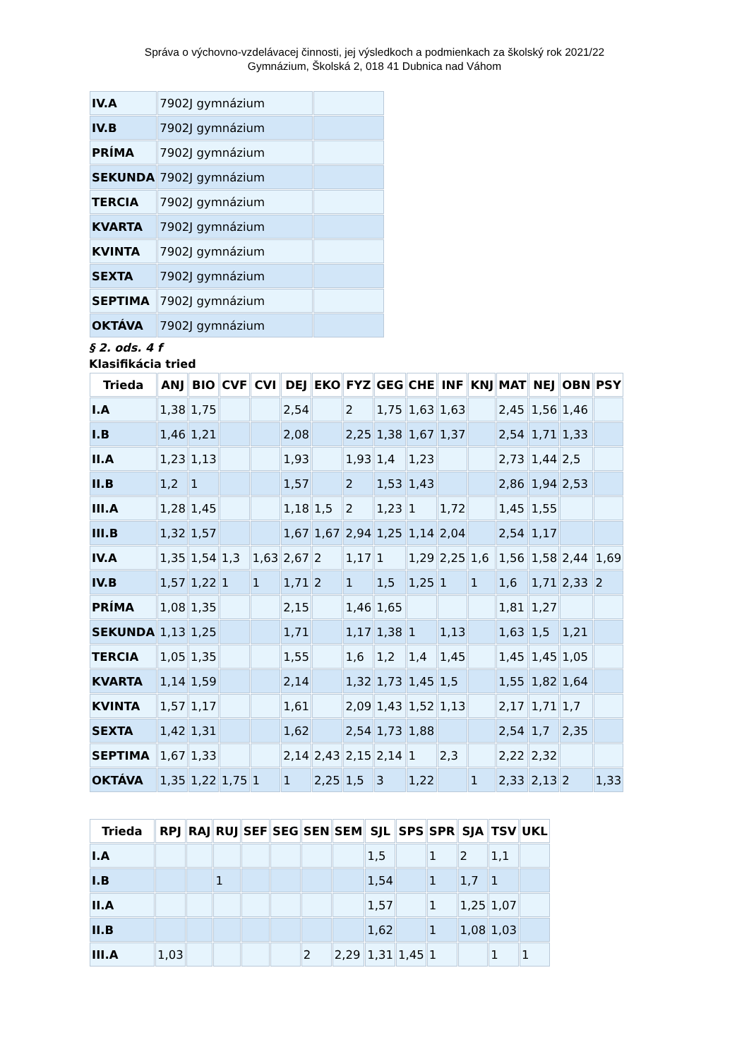Správa o výchovno-vzdelávacej činnosti, jej výsledkoch a podmienkach za školský rok 2021/22
Gymnázium, Školská 2, 018 41 Dubnica nad Váhom
| IV.A | 7902J gymnázium | |
| IV.B | 7902J gymnázium | |
| PRÍMA | 7902J gymnázium | |
| SEKUNDA | 7902J gymnázium | |
| TERCIA | 7902J gymnázium | |
| KVARTA | 7902J gymnázium | |
| KVINTA | 7902J gymnázium | |
| SEXTA | 7902J gymnázium | |
| SEPTIMA | 7902J gymnázium | |
| OKTÁVA | 7902J gymnázium | |
§ 2. ods. 4 f
Klasifikácia tried
| Trieda | ANJ | BIO | CVF | CVI | DEJ | EKO | FYZ | GEG | CHE | INF | KNJ | MAT | NEJ | OBN | PSY |
| --- | --- | --- | --- | --- | --- | --- | --- | --- | --- | --- | --- | --- | --- | --- | --- |
| I.A | 1,38 | 1,75 | | | 2,54 | | 2 | 1,75 | 1,63 | 1,63 | | 2,45 | 1,56 | 1,46 | |
| I.B | 1,46 | 1,21 | | | 2,08 | | 2,25 | 1,38 | 1,67 | 1,37 | | 2,54 | 1,71 | 1,33 | |
| II.A | 1,23 | 1,13 | | | 1,93 | | 1,93 | 1,4 | 1,23 | | | 2,73 | 1,44 | 2,5 | |
| II.B | 1,2 | 1 | | | 1,57 | | 2 | 1,53 | 1,43 | | | 2,86 | 1,94 | 2,53 | |
| III.A | 1,28 | 1,45 | | | 1,18 | 1,5 | 2 | 1,23 | 1 | 1,72 | | 1,45 | 1,55 | | |
| III.B | 1,32 | 1,57 | | | 1,67 | 1,67 | 2,94 | 1,25 | 1,14 | 2,04 | | 2,54 | 1,17 | | |
| IV.A | 1,35 | 1,54 | 1,3 | 1,63 | 2,67 | 2 | 1,17 | 1 | 1,29 | 2,25 | 1,6 | 1,56 | 1,58 | 2,44 | 1,69 |
| IV.B | 1,57 | 1,22 | 1 | 1 | 1,71 | 2 | 1 | 1,5 | 1,25 | 1 | 1 | 1,6 | 1,71 | 2,33 | 2 |
| PRÍMA | 1,08 | 1,35 | | | 2,15 | | 1,46 | 1,65 | | | | 1,81 | 1,27 | | |
| SEKUNDA | 1,13 | 1,25 | | | 1,71 | | 1,17 | 1,38 | 1 | 1,13 | | 1,63 | 1,5 | 1,21 | |
| TERCIA | 1,05 | 1,35 | | | 1,55 | | 1,6 | 1,2 | 1,4 | 1,45 | | 1,45 | 1,45 | 1,05 | |
| KVARTA | 1,14 | 1,59 | | | 2,14 | | 1,32 | 1,73 | 1,45 | 1,5 | | 1,55 | 1,82 | 1,64 | |
| KVINTA | 1,57 | 1,17 | | | 1,61 | | 2,09 | 1,43 | 1,52 | 1,13 | | 2,17 | 1,71 | 1,7 | |
| SEXTA | 1,42 | 1,31 | | | 1,62 | | 2,54 | 1,73 | 1,88 | | | 2,54 | 1,7 | 2,35 | |
| SEPTIMA | 1,67 | 1,33 | | | 2,14 | 2,43 | 2,15 | 2,14 | 1 | 2,3 | | 2,22 | 2,32 | | |
| OKTÁVA | 1,35 | 1,22 | 1,75 | 1 | 1 | 2,25 | 1,5 | 3 | 1,22 | | 1 | 2,33 | 2,13 | 2 | 1,33 |
| Trieda | RPJ | RAJ | RUJ | SEF | SEG | SEN | SEM | SJL | SPS | SPR | SJA | TSV | UKL |
| --- | --- | --- | --- | --- | --- | --- | --- | --- | --- | --- | --- | --- | --- |
| I.A | | | | | | | | 1,5 | | 1 | 2 | 1,1 | |
| I.B | | | 1 | | | | | 1,54 | | 1 | 1,7 | 1 | |
| II.A | | | | | | | | 1,57 | | 1 | 1,25 | 1,07 | |
| II.B | | | | | | | | 1,62 | | 1 | 1,08 | 1,03 | |
| III.A | 1,03 | | | | | 2 | 2,29 | 1,31 | 1,45 | 1 | | 1 | 1 |